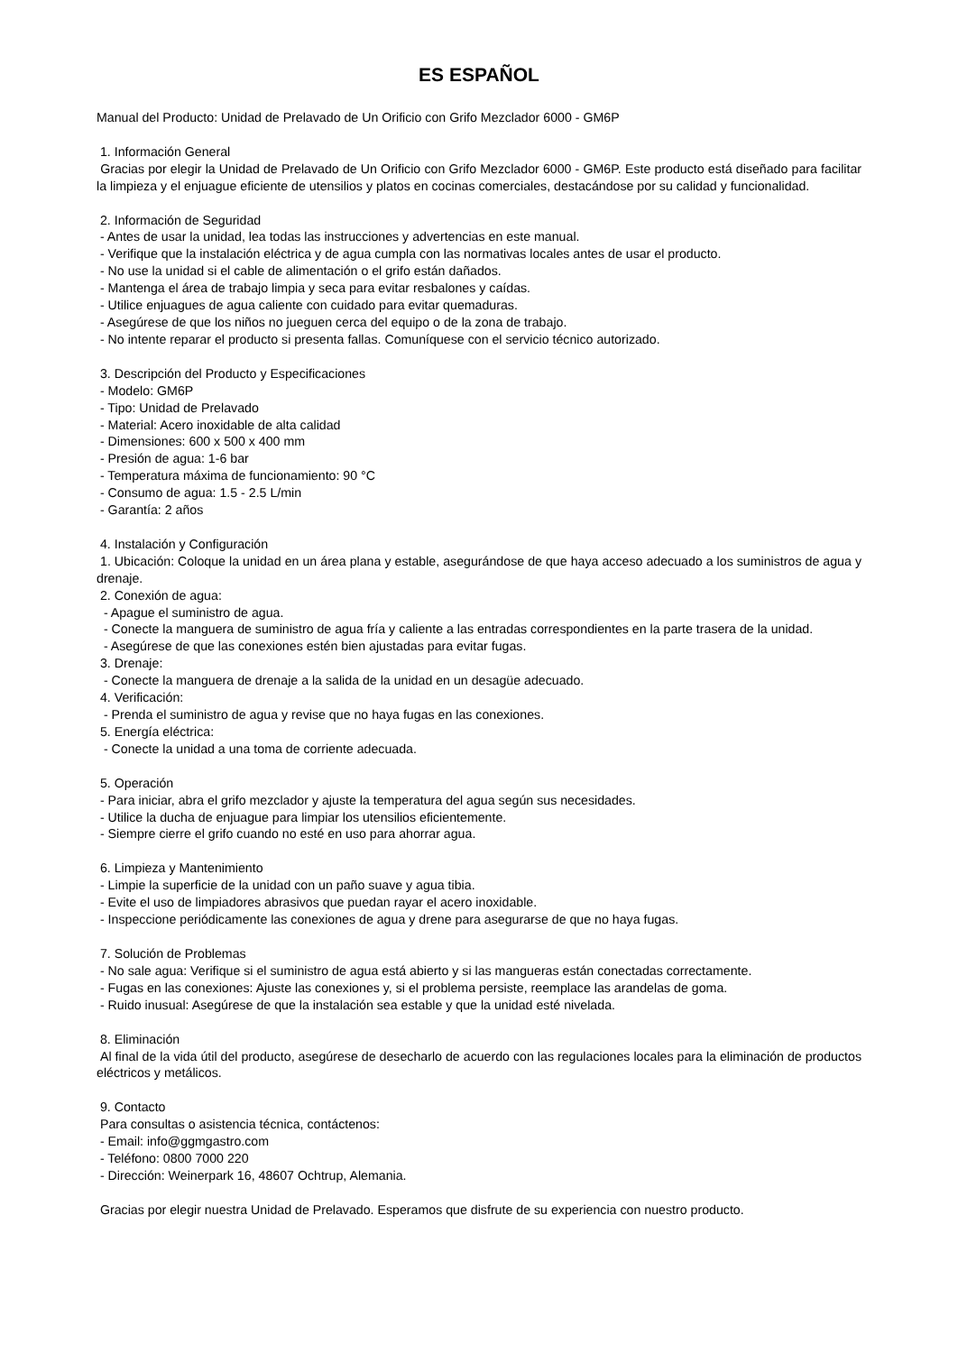ES ESPAÑOL
Manual del Producto: Unidad de Prelavado de Un Orificio con Grifo Mezclador 6000 - GM6P
1. Información General
Gracias por elegir la Unidad de Prelavado de Un Orificio con Grifo Mezclador 6000 - GM6P. Este producto está diseñado para facilitar la limpieza y el enjuague eficiente de utensilios y platos en cocinas comerciales, destacándose por su calidad y funcionalidad.
2. Información de Seguridad
- Antes de usar la unidad, lea todas las instrucciones y advertencias en este manual.
- Verifique que la instalación eléctrica y de agua cumpla con las normativas locales antes de usar el producto.
- No use la unidad si el cable de alimentación o el grifo están dañados.
- Mantenga el área de trabajo limpia y seca para evitar resbalones y caídas.
- Utilice enjuagues de agua caliente con cuidado para evitar quemaduras.
- Asegúrese de que los niños no jueguen cerca del equipo o de la zona de trabajo.
- No intente reparar el producto si presenta fallas. Comuníquese con el servicio técnico autorizado.
3. Descripción del Producto y Especificaciones
- Modelo: GM6P
- Tipo: Unidad de Prelavado
- Material: Acero inoxidable de alta calidad
- Dimensiones: 600 x 500 x 400 mm
- Presión de agua: 1-6 bar
- Temperatura máxima de funcionamiento: 90 °C
- Consumo de agua: 1.5 - 2.5 L/min
- Garantía: 2 años
4. Instalación y Configuración
1. Ubicación: Coloque la unidad en un área plana y estable, asegurándose de que haya acceso adecuado a los suministros de agua y drenaje.
2. Conexión de agua:
- Apague el suministro de agua.
- Conecte la manguera de suministro de agua fría y caliente a las entradas correspondientes en la parte trasera de la unidad.
- Asegúrese de que las conexiones estén bien ajustadas para evitar fugas.
3. Drenaje:
- Conecte la manguera de drenaje a la salida de la unidad en un desagüe adecuado.
4. Verificación:
- Prenda el suministro de agua y revise que no haya fugas en las conexiones.
5. Energía eléctrica:
- Conecte la unidad a una toma de corriente adecuada.
5. Operación
- Para iniciar, abra el grifo mezclador y ajuste la temperatura del agua según sus necesidades.
- Utilice la ducha de enjuague para limpiar los utensilios eficientemente.
- Siempre cierre el grifo cuando no esté en uso para ahorrar agua.
6. Limpieza y Mantenimiento
- Limpie la superficie de la unidad con un paño suave y agua tibia.
- Evite el uso de limpiadores abrasivos que puedan rayar el acero inoxidable.
- Inspeccione periódicamente las conexiones de agua y drene para asegurarse de que no haya fugas.
7. Solución de Problemas
- No sale agua: Verifique si el suministro de agua está abierto y si las mangueras están conectadas correctamente.
- Fugas en las conexiones: Ajuste las conexiones y, si el problema persiste, reemplace las arandelas de goma.
- Ruido inusual: Asegúrese de que la instalación sea estable y que la unidad esté nivelada.
8. Eliminación
Al final de la vida útil del producto, asegúrese de desecharlo de acuerdo con las regulaciones locales para la eliminación de productos eléctricos y metálicos.
9. Contacto
Para consultas o asistencia técnica, contáctenos:
- Email: info@ggmgastro.com
- Teléfono: 0800 7000 220
- Dirección: Weinerpark 16, 48607 Ochtrup, Alemania.
Gracias por elegir nuestra Unidad de Prelavado. Esperamos que disfrute de su experiencia con nuestro producto.